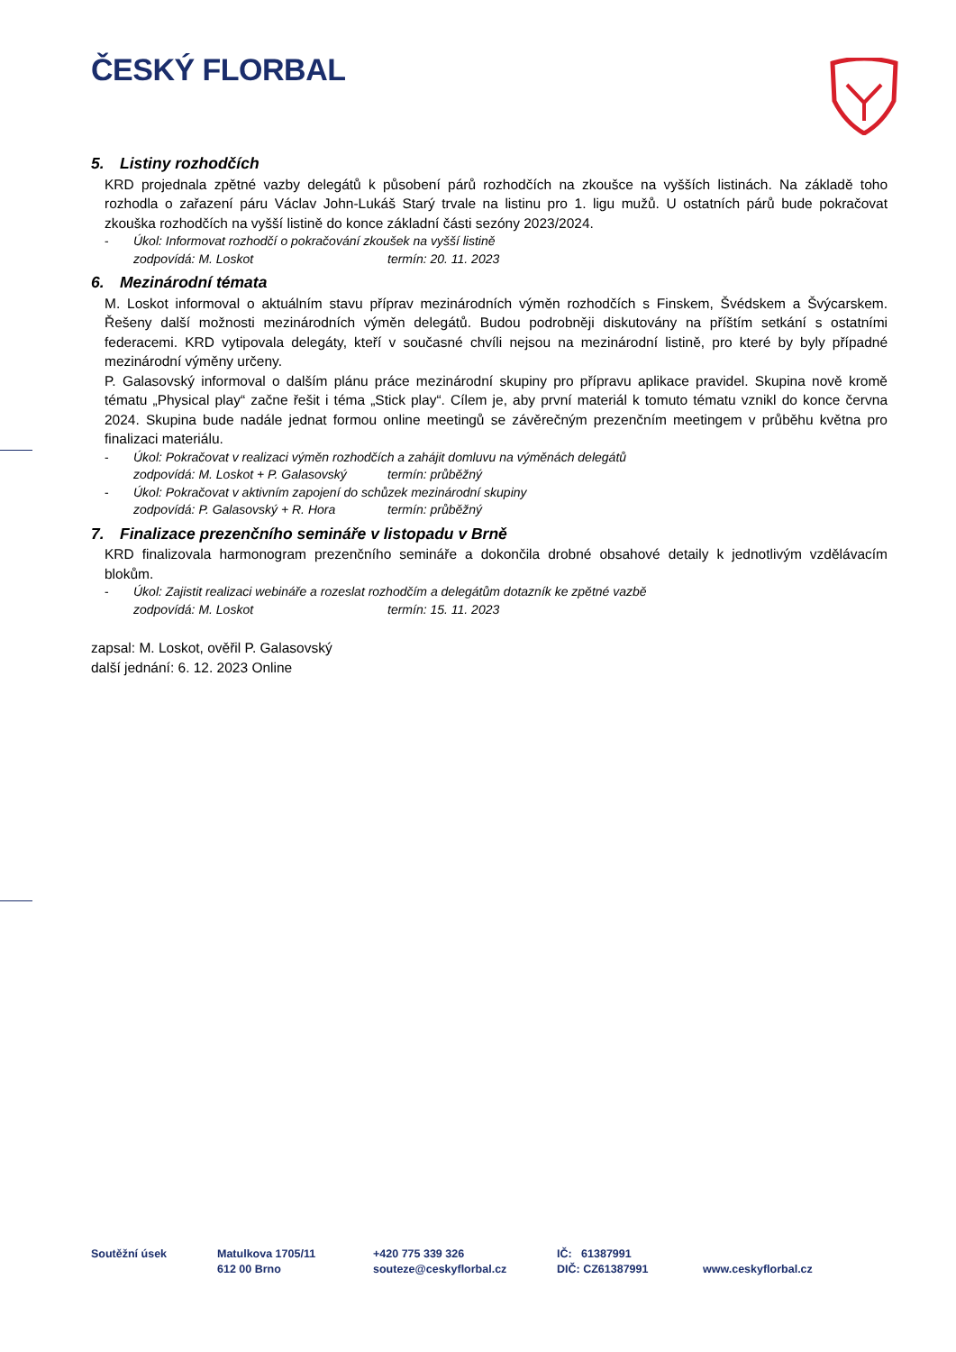ČESKÝ FLORBAL
5. Listiny rozhodčích
KRD projednala zpětné vazby delegátů k působení párů rozhodčích na zkoušce na vyšších listinách. Na základě toho rozhodla o zařazení páru Václav John-Lukáš Starý trvale na listinu pro 1. ligu mužů. U ostatních párů bude pokračovat zkouška rozhodčích na vyšší listině do konce základní části sezóny 2023/2024.
- Úkol: Informovat rozhodčí o pokračování zkoušek na vyšší listině
zodpovídá: M. Loskot termín: 20. 11. 2023
6. Mezinárodní témata
M. Loskot informoval o aktuálním stavu příprav mezinárodních výměn rozhodčích s Finskem, Švédskem a Švýcarskem. Řešeny další možnosti mezinárodních výměn delegátů. Budou podrobněji diskutovány na příštím setkání s ostatními federacemi. KRD vytipovala delegáty, kteří v současné chvíli nejsou na mezinárodní listině, pro které by byly případné mezinárodní výměny určeny.
P. Galasovský informoval o dalším plánu práce mezinárodní skupiny pro přípravu aplikace pravidel. Skupina nově kromě tématu „Physical play“ začne řešit i téma „Stick play“. Cílem je, aby první materiál k tomuto tématu vznikl do konce června 2024. Skupina bude nadále jednat formou online meetingů se závěrečným prezenčním meetingem v průběhu května pro finalizaci materiálu.
- Úkol: Pokračovat v realizaci výměn rozhodčích a zahájit domluvu na výměnách delegátů
zodpovídá: M. Loskot + P. Galasovský termín: průběžný
- Úkol: Pokračovat v aktivním zapojení do schůzek mezinárodní skupiny
zodpovídá: P. Galasovský + R. Hora termín: průběžný
7. Finalizace prezenčního semináře v listopadu v Brně
KRD finalizovala harmonogram prezenčního semináře a dokončila drobné obsahové detaily k jednotlivým vzdělávacím blokům.
- Úkol: Zajistit realizaci webináře a rozeslat rozhodčím a delegátům dotazník ke zpětné vazbě
zodpovídá: M. Loskot termín: 15. 11. 2023
zapsal: M. Loskot, ověřil P. Galasovský
další jednání: 6. 12. 2023 Online
Soutěžní úsek Matulkova 1705/11
612 00 Brno
+420 775 339 326
souteze@ceskyflorbal.cz
IČ: 61387991
DIČ: CZ61387991
www.ceskyflorbal.cz